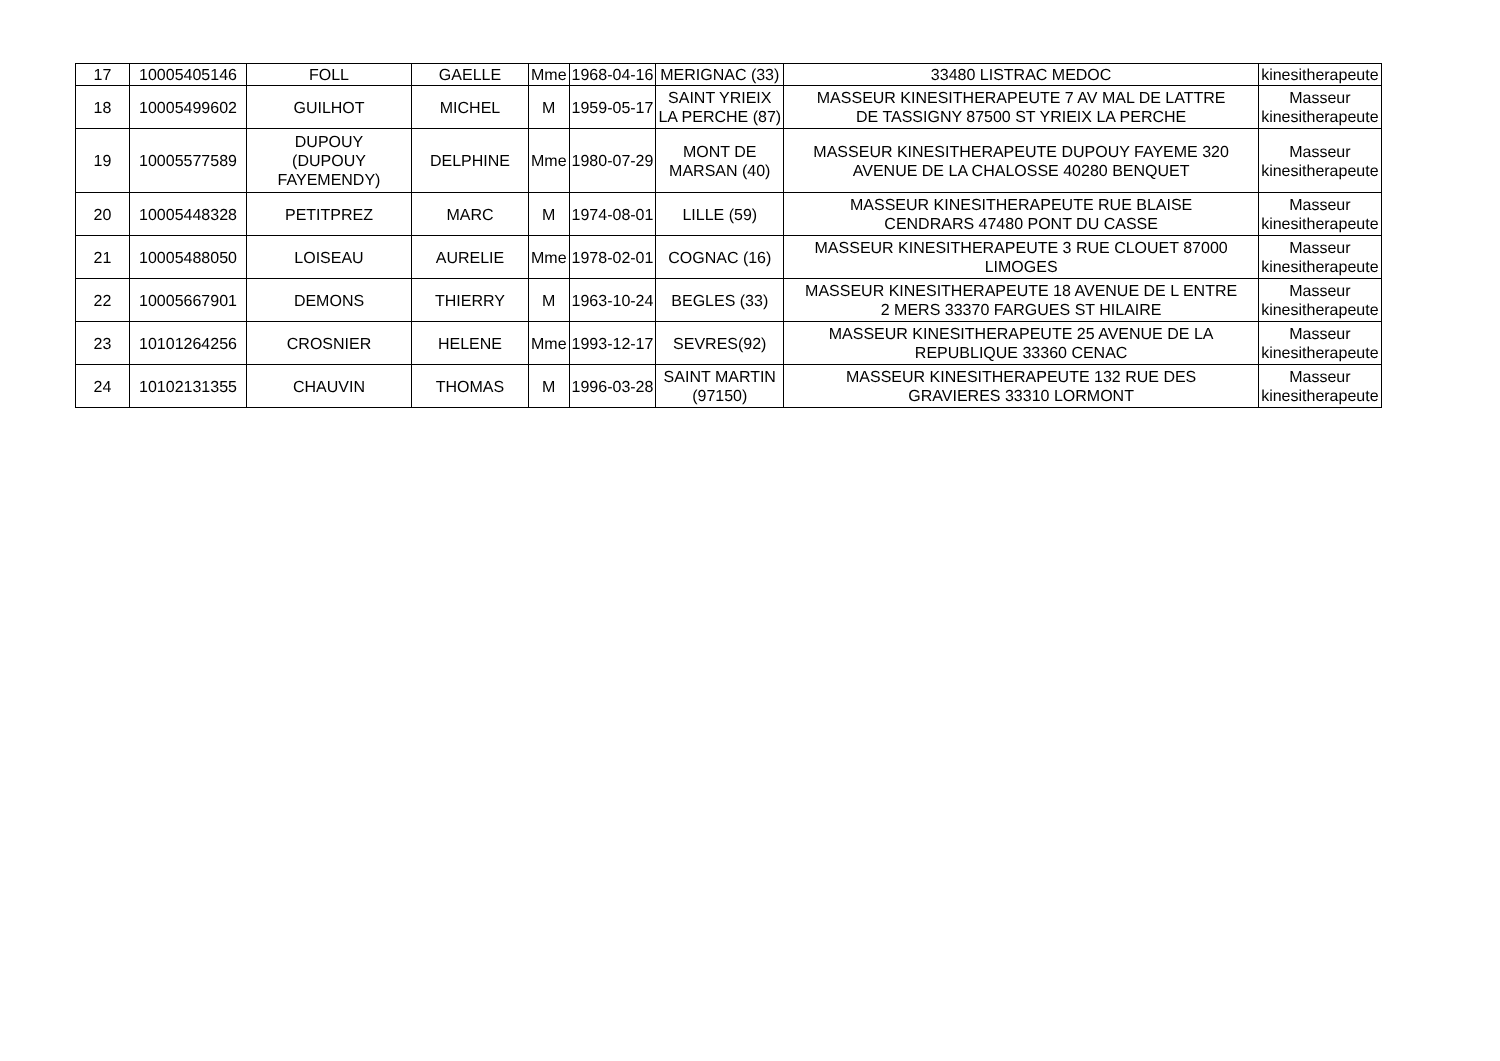| 17 | 10005405146 | FOLL | GAELLE | Mme | 1968-04-16 | MERIGNAC (33) | 33480 LISTRAC MEDOC | kinesitherapeute |
| 18 | 10005499602 | GUILHOT | MICHEL | M | 1959-05-17 | SAINT YRIEIX LA PERCHE (87) | MASSEUR KINESITHERAPEUTE 7 AV MAL DE LATTRE DE TASSIGNY 87500 ST YRIEIX LA PERCHE | Masseur kinesitherapeute |
| 19 | 10005577589 | DUPOUY (DUPOUY FAYEMENDY) | DELPHINE | Mme | 1980-07-29 | MONT DE MARSAN (40) | MASSEUR KINESITHERAPEUTE DUPOUY FAYEME 320 AVENUE DE LA CHALOSSE 40280 BENQUET | Masseur kinesitherapeute |
| 20 | 10005448328 | PETITPREZ | MARC | M | 1974-08-01 | LILLE (59) | MASSEUR KINESITHERAPEUTE RUE BLAISE CENDRARS 47480 PONT DU CASSE | Masseur kinesitherapeute |
| 21 | 10005488050 | LOISEAU | AURELIE | Mme | 1978-02-01 | COGNAC (16) | MASSEUR KINESITHERAPEUTE 3 RUE CLOUET 87000 LIMOGES | Masseur kinesitherapeute |
| 22 | 10005667901 | DEMONS | THIERRY | M | 1963-10-24 | BEGLES (33) | MASSEUR KINESITHERAPEUTE 18 AVENUE DE L ENTRE 2 MERS 33370 FARGUES ST HILAIRE | Masseur kinesitherapeute |
| 23 | 10101264256 | CROSNIER | HELENE | Mme | 1993-12-17 | SEVRES(92) | MASSEUR KINESITHERAPEUTE 25 AVENUE DE LA REPUBLIQUE 33360 CENAC | Masseur kinesitherapeute |
| 24 | 10102131355 | CHAUVIN | THOMAS | M | 1996-03-28 | SAINT MARTIN (97150) | MASSEUR KINESITHERAPEUTE 132 RUE DES GRAVIERES 33310 LORMONT | Masseur kinesitherapeute |